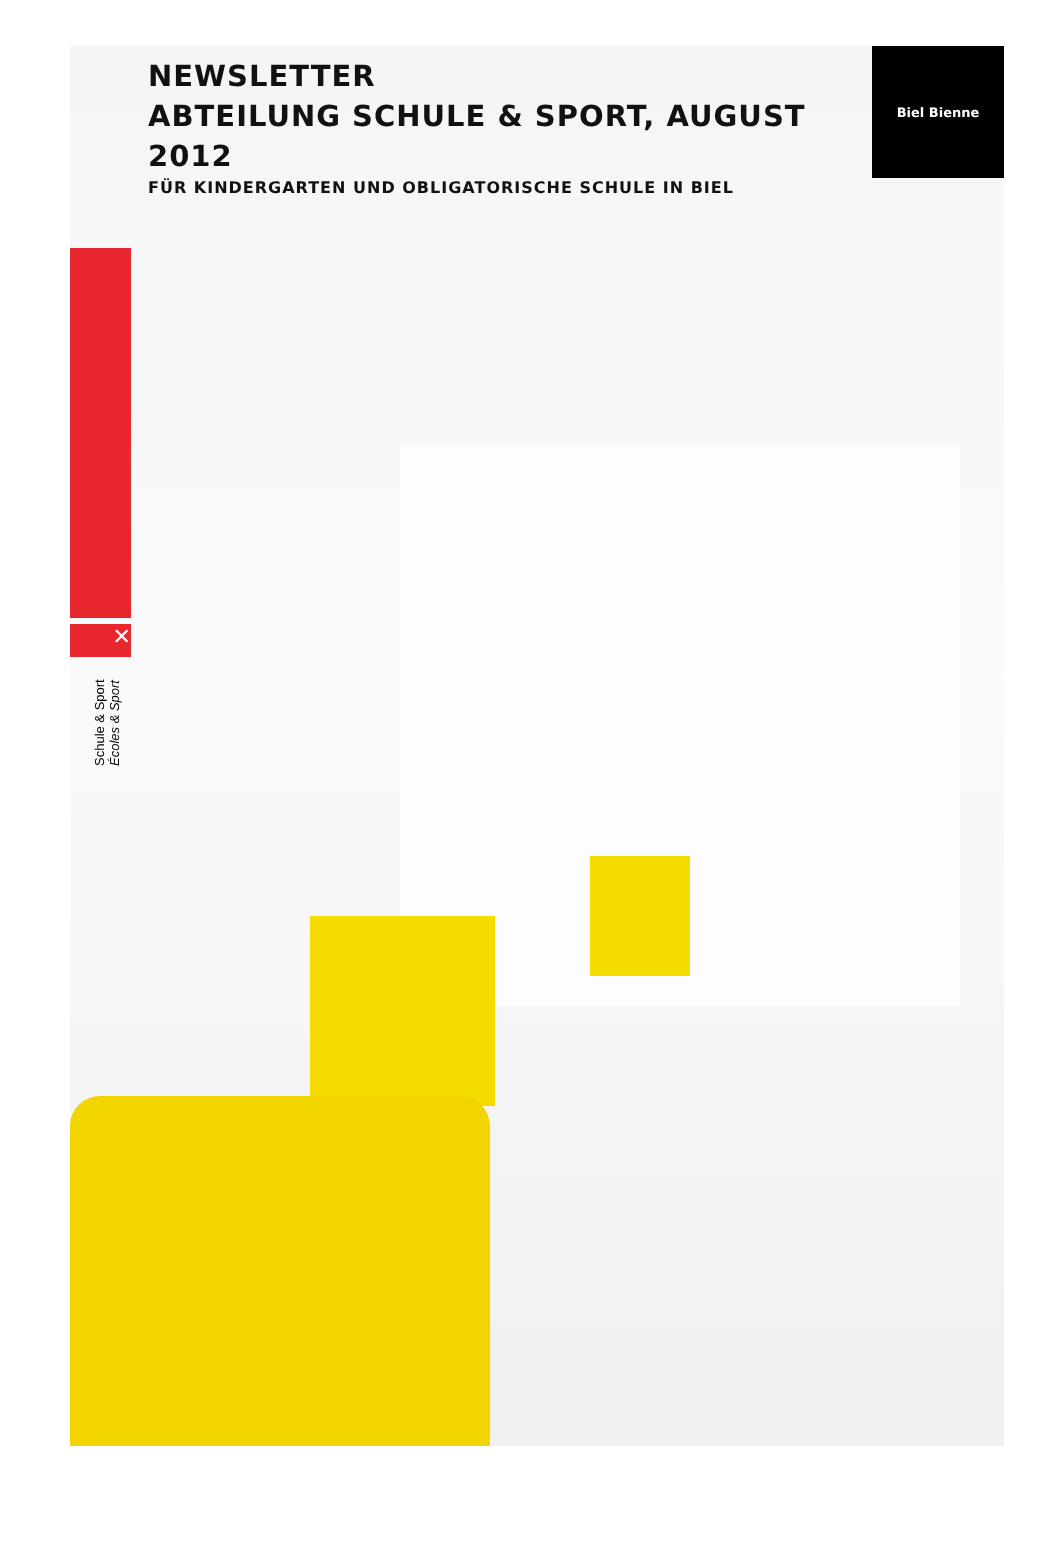✕
Biel Bienne
NEWSLETTER
ABTEILUNG SCHULE & SPORT, AUGUST 2012
FÜR KINDERGARTEN UND OBLIGATORISCHE SCHULE IN BIEL
Schule & Sport Écoles & Sport